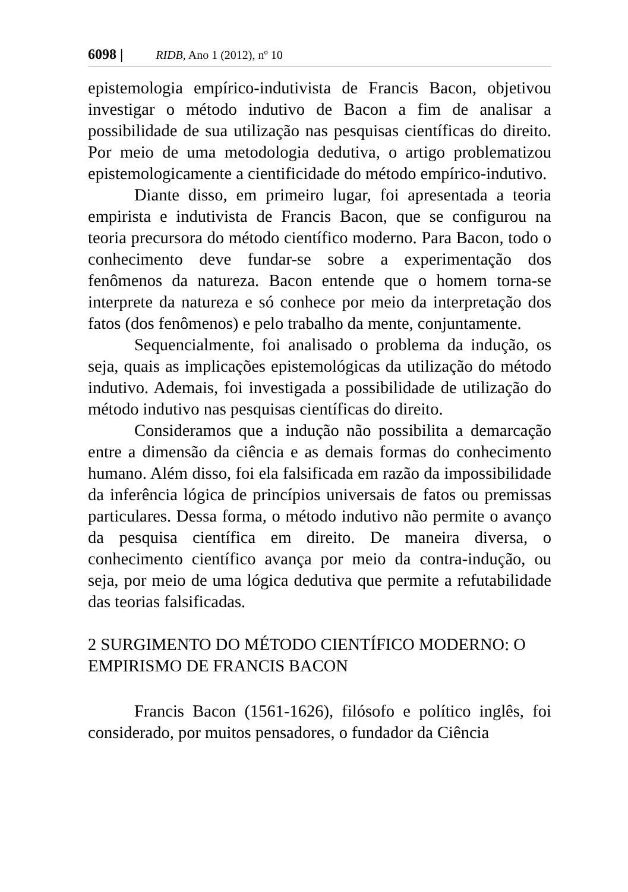6098 | RIDB, Ano 1 (2012), nº 10
epistemologia empírico-indutivista de Francis Bacon, objetivou investigar o método indutivo de Bacon a fim de analisar a possibilidade de sua utilização nas pesquisas científicas do direito. Por meio de uma metodologia dedutiva, o artigo problematizou epistemologicamente a cientificidade do método empírico-indutivo.
Diante disso, em primeiro lugar, foi apresentada a teoria empirista e indutivista de Francis Bacon, que se configurou na teoria precursora do método científico moderno. Para Bacon, todo o conhecimento deve fundar-se sobre a experimentação dos fenômenos da natureza. Bacon entende que o homem torna-se interprete da natureza e só conhece por meio da interpretação dos fatos (dos fenômenos) e pelo trabalho da mente, conjuntamente.
Sequencialmente, foi analisado o problema da indução, os seja, quais as implicações epistemológicas da utilização do método indutivo. Ademais, foi investigada a possibilidade de utilização do método indutivo nas pesquisas científicas do direito.
Consideramos que a indução não possibilita a demarcação entre a dimensão da ciência e as demais formas do conhecimento humano. Além disso, foi ela falsificada em razão da impossibilidade da inferência lógica de princípios universais de fatos ou premissas particulares. Dessa forma, o método indutivo não permite o avanço da pesquisa científica em direito. De maneira diversa, o conhecimento científico avança por meio da contra-indução, ou seja, por meio de uma lógica dedutiva que permite a refutabilidade das teorias falsificadas.
2 SURGIMENTO DO MÉTODO CIENTÍFICO MODERNO: O EMPIRISMO DE FRANCIS BACON
Francis Bacon (1561-1626), filósofo e político inglês, foi considerado, por muitos pensadores, o fundador da Ciência